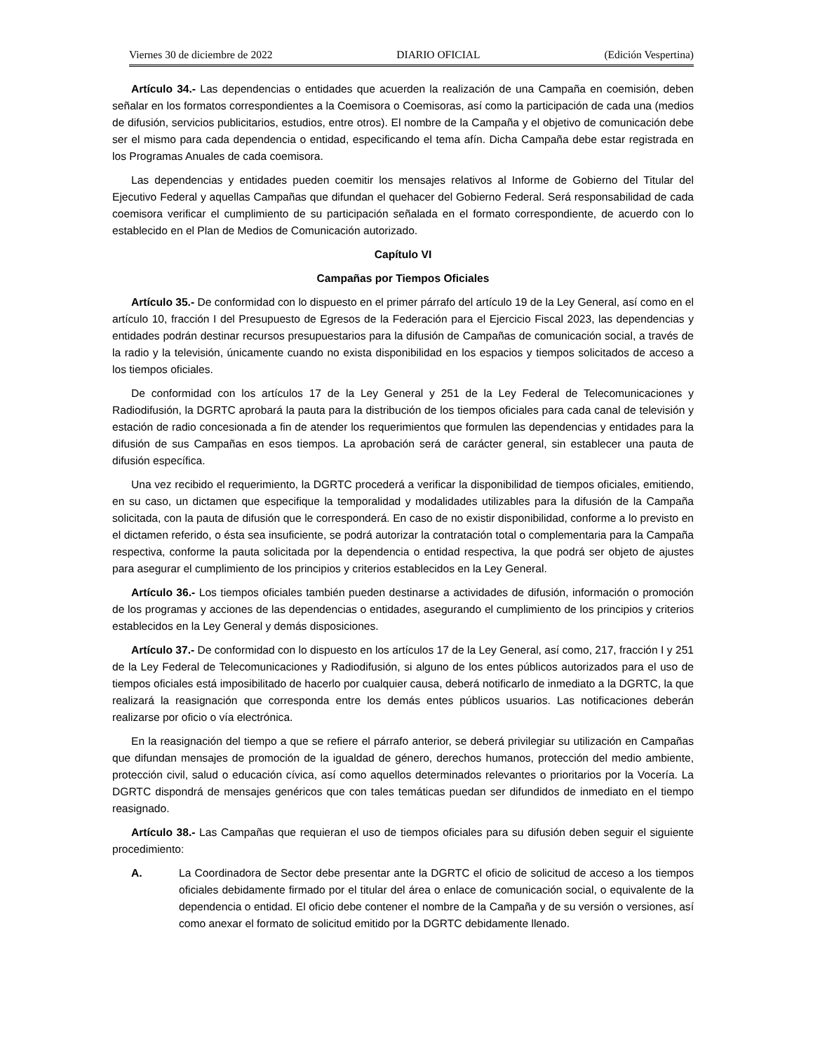Viernes 30 de diciembre de 2022 DIARIO OFICIAL (Edición Vespertina)
Artículo 34.- Las dependencias o entidades que acuerden la realización de una Campaña en coemisión, deben señalar en los formatos correspondientes a la Coemisora o Coemisoras, así como la participación de cada una (medios de difusión, servicios publicitarios, estudios, entre otros). El nombre de la Campaña y el objetivo de comunicación debe ser el mismo para cada dependencia o entidad, especificando el tema afín. Dicha Campaña debe estar registrada en los Programas Anuales de cada coemisora.
Las dependencias y entidades pueden coemitir los mensajes relativos al Informe de Gobierno del Titular del Ejecutivo Federal y aquellas Campañas que difundan el quehacer del Gobierno Federal. Será responsabilidad de cada coemisora verificar el cumplimiento de su participación señalada en el formato correspondiente, de acuerdo con lo establecido en el Plan de Medios de Comunicación autorizado.
Capítulo VI
Campañas por Tiempos Oficiales
Artículo 35.- De conformidad con lo dispuesto en el primer párrafo del artículo 19 de la Ley General, así como en el artículo 10, fracción I del Presupuesto de Egresos de la Federación para el Ejercicio Fiscal 2023, las dependencias y entidades podrán destinar recursos presupuestarios para la difusión de Campañas de comunicación social, a través de la radio y la televisión, únicamente cuando no exista disponibilidad en los espacios y tiempos solicitados de acceso a los tiempos oficiales.
De conformidad con los artículos 17 de la Ley General y 251 de la Ley Federal de Telecomunicaciones y Radiodifusión, la DGRTC aprobará la pauta para la distribución de los tiempos oficiales para cada canal de televisión y estación de radio concesionada a fin de atender los requerimientos que formulen las dependencias y entidades para la difusión de sus Campañas en esos tiempos. La aprobación será de carácter general, sin establecer una pauta de difusión específica.
Una vez recibido el requerimiento, la DGRTC procederá a verificar la disponibilidad de tiempos oficiales, emitiendo, en su caso, un dictamen que especifique la temporalidad y modalidades utilizables para la difusión de la Campaña solicitada, con la pauta de difusión que le corresponderá. En caso de no existir disponibilidad, conforme a lo previsto en el dictamen referido, o ésta sea insuficiente, se podrá autorizar la contratación total o complementaria para la Campaña respectiva, conforme la pauta solicitada por la dependencia o entidad respectiva, la que podrá ser objeto de ajustes para asegurar el cumplimiento de los principios y criterios establecidos en la Ley General.
Artículo 36.- Los tiempos oficiales también pueden destinarse a actividades de difusión, información o promoción de los programas y acciones de las dependencias o entidades, asegurando el cumplimiento de los principios y criterios establecidos en la Ley General y demás disposiciones.
Artículo 37.- De conformidad con lo dispuesto en los artículos 17 de la Ley General, así como, 217, fracción I y 251 de la Ley Federal de Telecomunicaciones y Radiodifusión, si alguno de los entes públicos autorizados para el uso de tiempos oficiales está imposibilitado de hacerlo por cualquier causa, deberá notificarlo de inmediato a la DGRTC, la que realizará la reasignación que corresponda entre los demás entes públicos usuarios. Las notificaciones deberán realizarse por oficio o vía electrónica.
En la reasignación del tiempo a que se refiere el párrafo anterior, se deberá privilegiar su utilización en Campañas que difundan mensajes de promoción de la igualdad de género, derechos humanos, protección del medio ambiente, protección civil, salud o educación cívica, así como aquellos determinados relevantes o prioritarios por la Vocería. La DGRTC dispondrá de mensajes genéricos que con tales temáticas puedan ser difundidos de inmediato en el tiempo reasignado.
Artículo 38.- Las Campañas que requieran el uso de tiempos oficiales para su difusión deben seguir el siguiente procedimiento:
A. La Coordinadora de Sector debe presentar ante la DGRTC el oficio de solicitud de acceso a los tiempos oficiales debidamente firmado por el titular del área o enlace de comunicación social, o equivalente de la dependencia o entidad. El oficio debe contener el nombre de la Campaña y de su versión o versiones, así como anexar el formato de solicitud emitido por la DGRTC debidamente llenado.